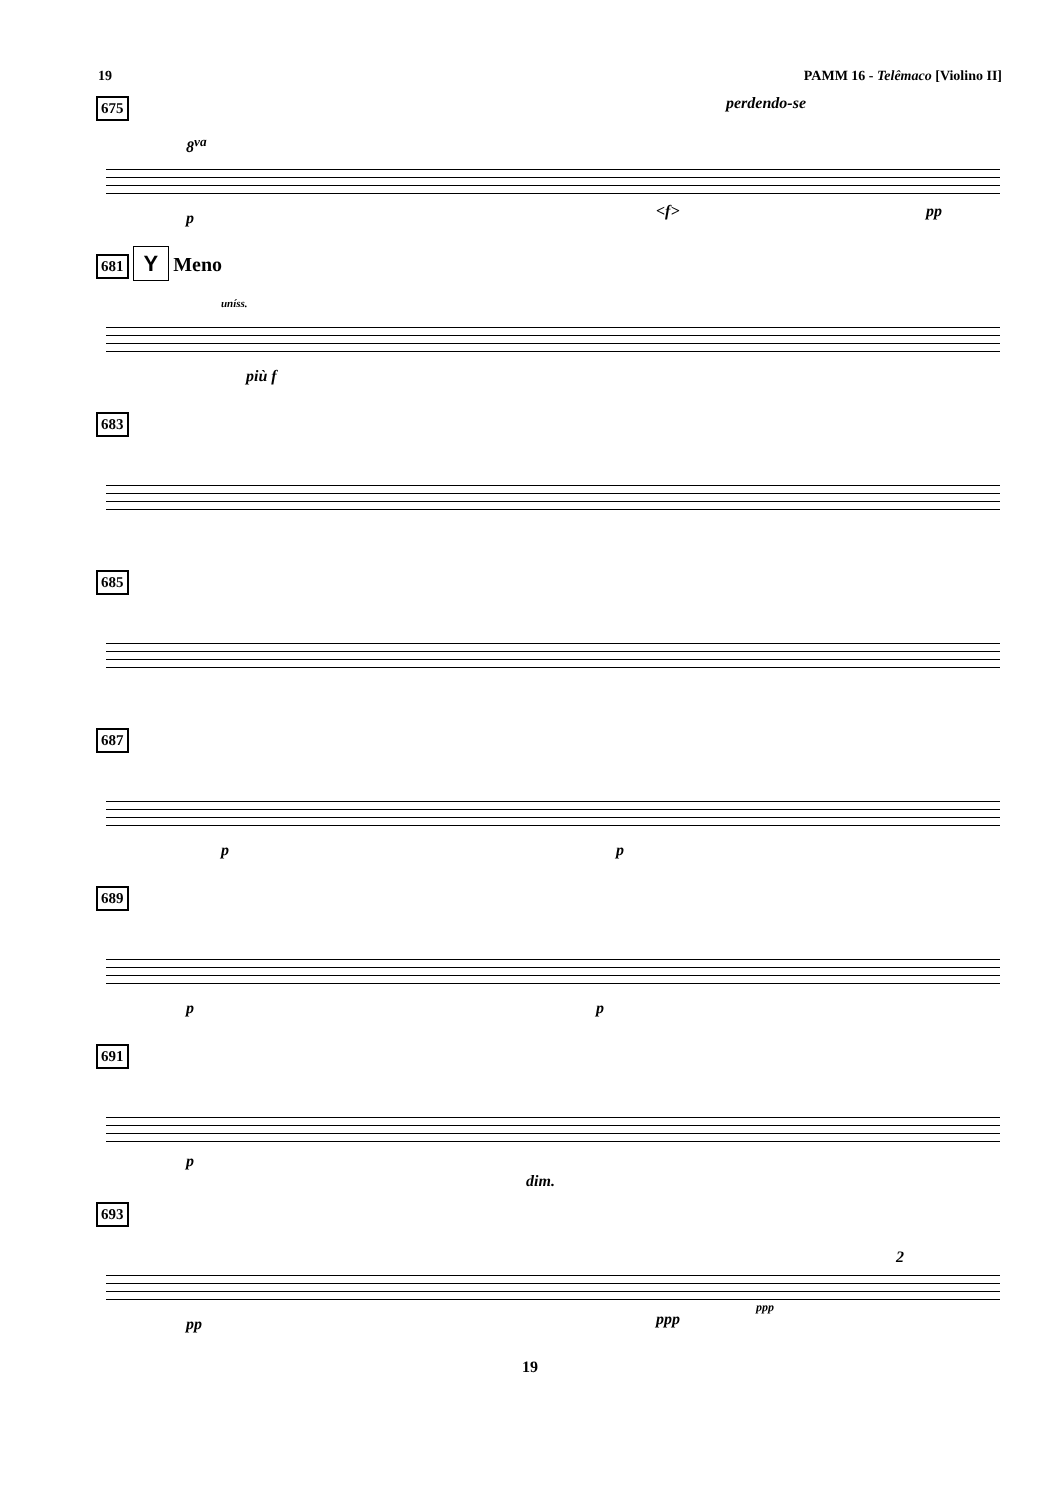19 PAMM 16 - Telêmaco [Violino II]
675
8<sup>va</sup>
perdendo-se
p <f> pp
681 Y Meno
uníss.
più f
683
685
687
p p
689
p p
691
p
dim.
693
pp ppp
ppp
2
19